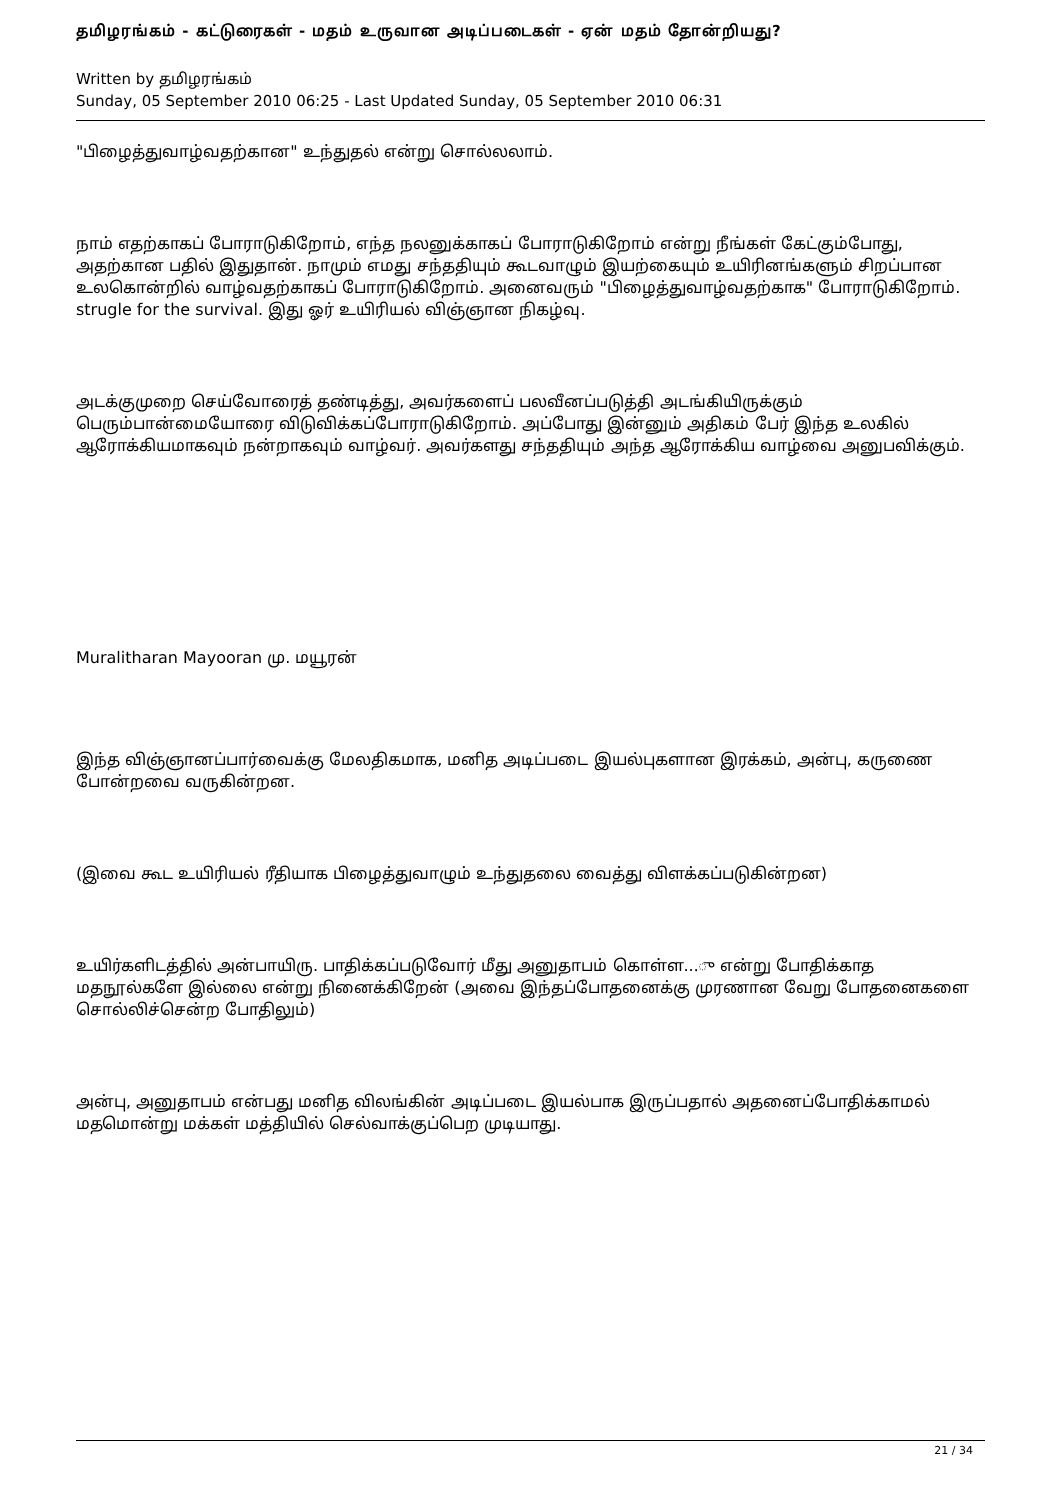தமிழரங்கம் - கட்டுரைகள் - மதம் உருவான அடிப்படைகள் - ஏன் மதம் தோன்றியது?
Written by தமிழரங்கம்
Sunday, 05 September 2010 06:25 - Last Updated Sunday, 05 September 2010 06:31
"பிழைத்துவாழ்வதற்கான" உந்துதல் என்று சொல்லலாம்.
நாம் எதற்காகப் போராடுகிறோம், எந்த நலனுக்காகப் போராடுகிறோம் என்று நீங்கள் கேட்கும்போது, அதற்கான பதில் இதுதான். நாமும் எமது சந்ததியும் கூடவாழும் இயற்கையும் உயிரினங்களும் சிறப்பான உலகொன்றில் வாழ்வதற்காகப் போராடுகிறோம். அனைவரும் "பிழைத்துவாழ்வதற்காக" போராடுகிறோம். strugle for the survival. இது ஓர் உயிரியல் விஞ்ஞான நிகழ்வு.
அடக்குமுறை செய்வோரைத் தண்டித்து, அவர்களைப் பலவீனப்படுத்தி அடங்கியிருக்கும் பெரும்பான்மையோரை விடுவிக்கப்போராடுகிறோம். அப்போது இன்னும் அதிகம் பேர் இந்த உலகில் ஆரோக்கியமாகவும் நன்றாகவும் வாழ்வர். அவர்களது சந்ததியும் அந்த ஆரோக்கிய வாழ்வை அனுபவிக்கும்.
Muralitharan Mayooran மு. மயூரன்
இந்த விஞ்ஞானப்பார்வைக்கு மேலதிகமாக, மனித அடிப்படை இயல்புகளான இரக்கம், அன்பு, கருணை போன்றவை வருகின்றன.
(இவை கூட உயிரியல் ரீதியாக பிழைத்துவாழும் உந்துதலை வைத்து விளக்கப்படுகின்றன)
உயிர்களிடத்தில் அன்பாயிரு. பாதிக்கப்படுவோர் மீது அனுதாபம் கொள்ள...ு என்று போதிக்காத மதநூல்களே இல்லை என்று நினைக்கிறேன் (அவை இந்தப்போதனைக்கு முரணான வேறு போதனைகளை சொல்லிச்சென்ற போதிலும்)
அன்பு, அனுதாபம் என்பது மனித விலங்கின் அடிப்படை இயல்பாக இருப்பதால் அதனைப்போதிக்காமல் மதமொன்று மக்கள் மத்தியில் செல்வாக்குப்பெற முடியாது.
21 / 34